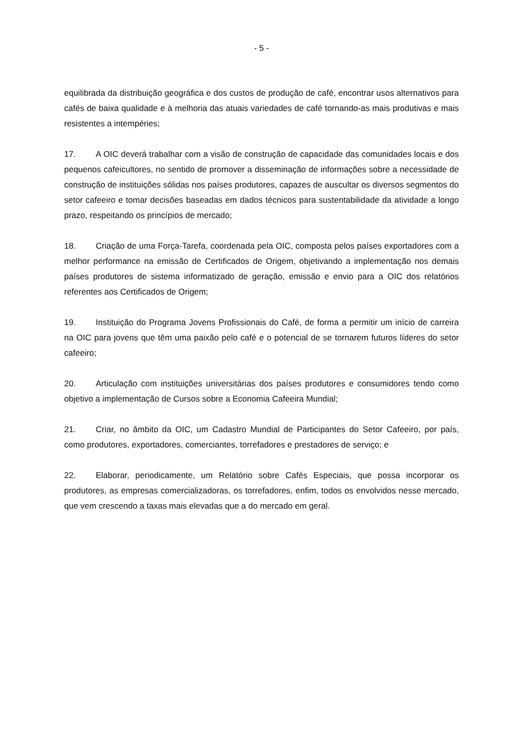- 5 -
equilibrada da distribuição geográfica e dos custos de produção de café, encontrar usos alternativos para cafés de baixa qualidade e à melhoria das atuais variedades de café tornando-as mais produtivas e mais resistentes a intempéries;
17. A OIC deverá trabalhar com a visão de construção de capacidade das comunidades locais e dos pequenos cafeicultores, no sentido de promover a disseminação de informações sobre a necessidade de construção de instituições sólidas nos países produtores, capazes de auscultar os diversos segmentos do setor cafeeiro e tomar decisões baseadas em dados técnicos para sustentabilidade da atividade a longo prazo, respeitando os princípios de mercado;
18. Criação de uma Força-Tarefa, coordenada pela OIC, composta pelos países exportadores com a melhor performance na emissão de Certificados de Origem, objetivando a implementação nos demais países produtores de sistema informatizado de geração, emissão e envio para a OIC dos relatórios referentes aos Certificados de Origem;
19. Instituição do Programa Jovens Profissionais do Café, de forma a permitir um início de carreira na OIC para jovens que têm uma paixão pelo café e o potencial de se tornarem futuros líderes do setor cafeeiro;
20. Articulação com instituições universitárias dos países produtores e consumidores tendo como objetivo a implementação de Cursos sobre a Economia Cafeeira Mundial;
21. Criar, no âmbito da OIC, um Cadastro Mundial de Participantes do Setor Cafeeiro, por país, como produtores, exportadores, comerciantes, torrefadores e prestadores de serviço; e
22. Elaborar, periodicamente, um Relatório sobre Cafés Especiais, que possa incorporar os produtores, as empresas comercializadoras, os torrefadores, enfim, todos os envolvidos nesse mercado, que vem crescendo a taxas mais elevadas que a do mercado em geral.